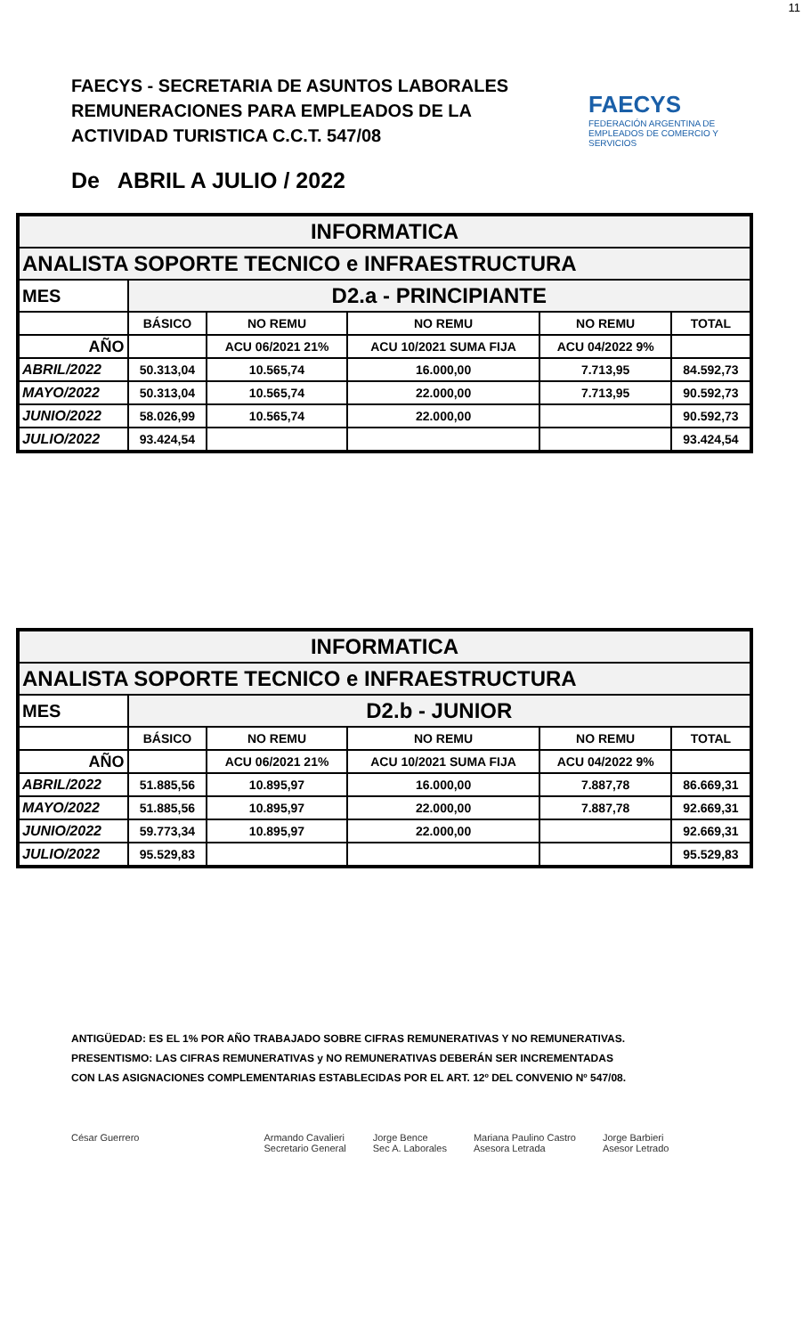11
FAECYS - SECRETARIA DE ASUNTOS LABORALES
REMUNERACIONES PARA EMPLEADOS DE LA
ACTIVIDAD TURISTICA C.C.T. 547/08
FAECYS
FEDERACIÓN ARGENTINA DE EMPLEADOS DE COMERCIO Y SERVICIOS
De ABRIL A JULIO / 2022
| INFORMATICA | | | | | |
| ANALISTA SOPORTE TECNICO e INFRAESTRUCTURA | | | | | |
| MES | D2.a - PRINCIPIANTE | | | | |
| | BÁSICO | NO REMU | NO REMU | NO REMU | TOTAL |
| AÑO | | ACU 06/2021 21% | ACU 10/2021 SUMA FIJA | ACU 04/2022 9% | |
| ABRIL/2022 | 50.313,04 | 10.565,74 | 16.000,00 | 7.713,95 | 84.592,73 |
| MAYO/2022 | 50.313,04 | 10.565,74 | 22.000,00 | 7.713,95 | 90.592,73 |
| JUNIO/2022 | 58.026,99 | 10.565,74 | 22.000,00 | | 90.592,73 |
| JULIO/2022 | 93.424,54 | | | | 93.424,54 |
| INFORMATICA | | | | | |
| ANALISTA SOPORTE TECNICO e INFRAESTRUCTURA | | | | | |
| MES | D2.b - JUNIOR | | | | |
| | BÁSICO | NO REMU | NO REMU | NO REMU | TOTAL |
| AÑO | | ACU 06/2021 21% | ACU 10/2021 SUMA FIJA | ACU 04/2022 9% | |
| ABRIL/2022 | 51.885,56 | 10.895,97 | 16.000,00 | 7.887,78 | 86.669,31 |
| MAYO/2022 | 51.885,56 | 10.895,97 | 22.000,00 | 7.887,78 | 92.669,31 |
| JUNIO/2022 | 59.773,34 | 10.895,97 | 22.000,00 | | 92.669,31 |
| JULIO/2022 | 95.529,83 | | | | 95.529,83 |
ANTIGÜEDAD: ES EL 1% POR AÑO TRABAJADO SOBRE CIFRAS REMUNERATIVAS Y NO REMUNERATIVAS.
PRESENTISMO: LAS CIFRAS REMUNERATIVAS y NO REMUNERATIVAS DEBERÁN SER INCREMENTADAS
CON LAS ASIGNACIONES COMPLEMENTARIAS ESTABLECIDAS POR EL ART. 12º DEL CONVENIO Nº 547/08.
César Guerrero Armando Cavalieri
Secretario General
Jorge Bence
Sec A. Laborales
Mariana Paulino Castro
Asesora Letrada
Jorge Barbieri
Asesor Letrado